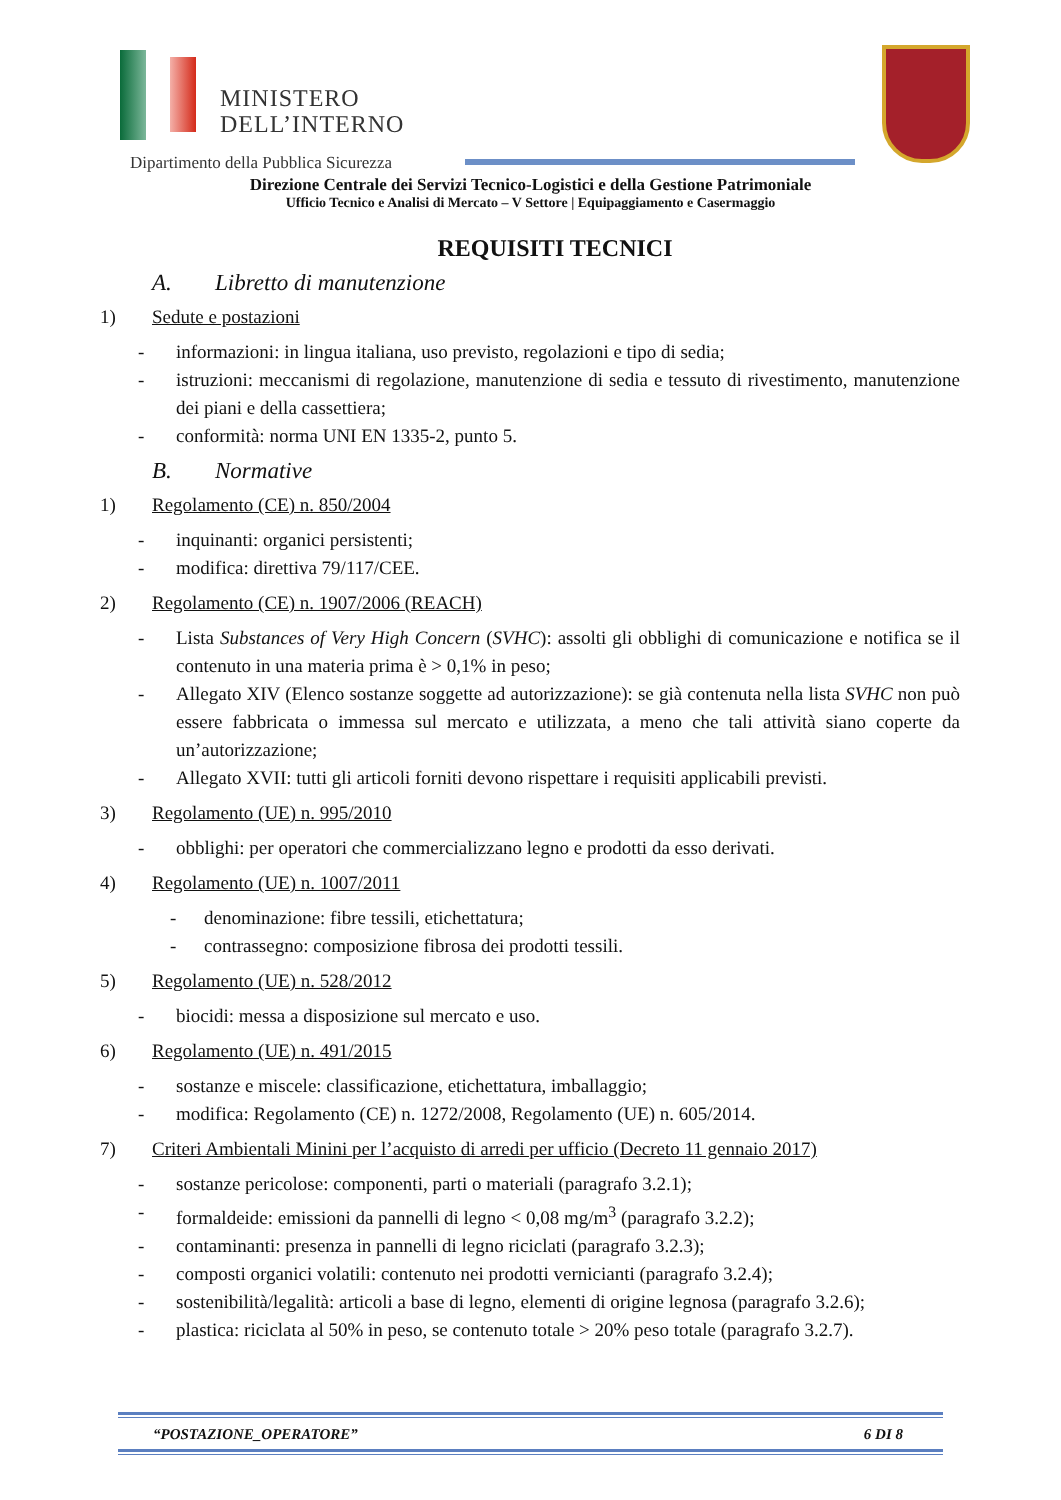MINISTERO
DELL’INTERNO
Dipartimento della Pubblica Sicurezza
Direzione Centrale dei Servizi Tecnico-Logistici e della Gestione Patrimoniale
Ufficio Tecnico e Analisi di Mercato – V Settore | Equipaggiamento e Casermaggio
REQUISITI TECNICI
A. Libretto di manutenzione
1) Sedute e postazioni
- informazioni: in lingua italiana, uso previsto, regolazioni e tipo di sedia;
- istruzioni: meccanismi di regolazione, manutenzione di sedia e tessuto di rivestimento, manutenzione dei piani e della cassettiera;
- conformità: norma UNI EN 1335-2, punto 5.
B. Normative
1) Regolamento (CE) n. 850/2004
- inquinanti: organici persistenti;
- modifica: direttiva 79/117/CEE.
2) Regolamento (CE) n. 1907/2006 (REACH)
- Lista Substances of Very High Concern (SVHC): assolti gli obblighi di comunicazione e notifica se il contenuto in una materia prima è > 0,1% in peso;
- Allegato XIV (Elenco sostanze soggette ad autorizzazione): se già contenuta nella lista SVHC non può essere fabbricata o immessa sul mercato e utilizzata, a meno che tali attività siano coperte da un’autorizzazione;
- Allegato XVII: tutti gli articoli forniti devono rispettare i requisiti applicabili previsti.
3) Regolamento (UE) n. 995/2010
- obblighi: per operatori che commercializzano legno e prodotti da esso derivati.
4) Regolamento (UE) n. 1007/2011
- denominazione: fibre tessili, etichettatura;
- contrassegno: composizione fibrosa dei prodotti tessili.
5) Regolamento (UE) n. 528/2012
- biocidi: messa a disposizione sul mercato e uso.
6) Regolamento (UE) n. 491/2015
- sostanze e miscele: classificazione, etichettatura, imballaggio;
- modifica: Regolamento (CE) n. 1272/2008, Regolamento (UE) n. 605/2014.
7) Criteri Ambientali Minini per l’acquisto di arredi per ufficio (Decreto 11 gennaio 2017)
- sostanze pericolose: componenti, parti o materiali (paragrafo 3.2.1);
- formaldeide: emissioni da pannelli di legno < 0,08 mg/m<sup>3</sup> (paragrafo 3.2.2);
- contaminanti: presenza in pannelli di legno riciclati (paragrafo 3.2.3);
- composti organici volatili: contenuto nei prodotti vernicianti (paragrafo 3.2.4);
- sostenibilità/legalità: articoli a base di legno, elementi di origine legnosa (paragrafo 3.2.6);
- plastica: riciclata al 50% in peso, se contenuto totale > 20% peso totale (paragrafo 3.2.7).
“POSTAZIONE_OPERATORE” 6 DI 8